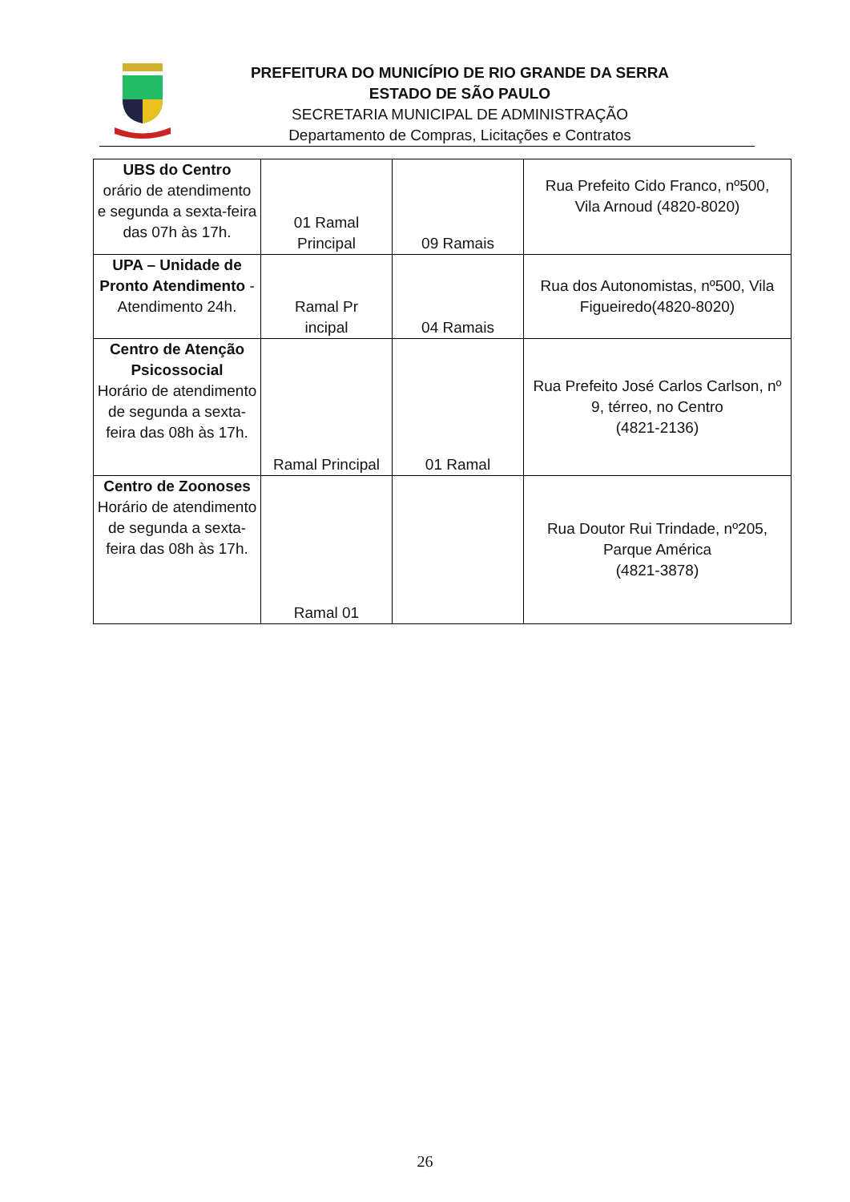PREFEITURA DO MUNICÍPIO DE RIO GRANDE DA SERRA
ESTADO DE SÃO PAULO
SECRETARIA MUNICIPAL DE ADMINISTRAÇÃO
Departamento de Compras, Licitações e Contratos
| UBS do Centro orário de atendimento e segunda a sexta-feira das 07h às 17h. | 01 Ramal Principal | 09 Ramais | Rua Prefeito Cido Franco, nº500, Vila Arnoud (4820-8020) |
| UPA – Unidade de Pronto Atendimento - Atendimento 24h. | Ramal Pr incipal | 04 Ramais | Rua dos Autonomistas, nº500, Vila Figueiredo(4820-8020) |
| Centro de Atenção Psicossocial Horário de atendimento de segunda a sexta-feira das 08h às 17h. | Ramal Principal | 01 Ramal | Rua Prefeito José Carlos Carlson, nº 9, térreo, no Centro (4821-2136) |
| Centro de Zoonoses Horário de atendimento de segunda a sexta-feira das 08h às 17h. | Ramal 01 | | Rua Doutor Rui Trindade, nº205, Parque América (4821-3878) |
26